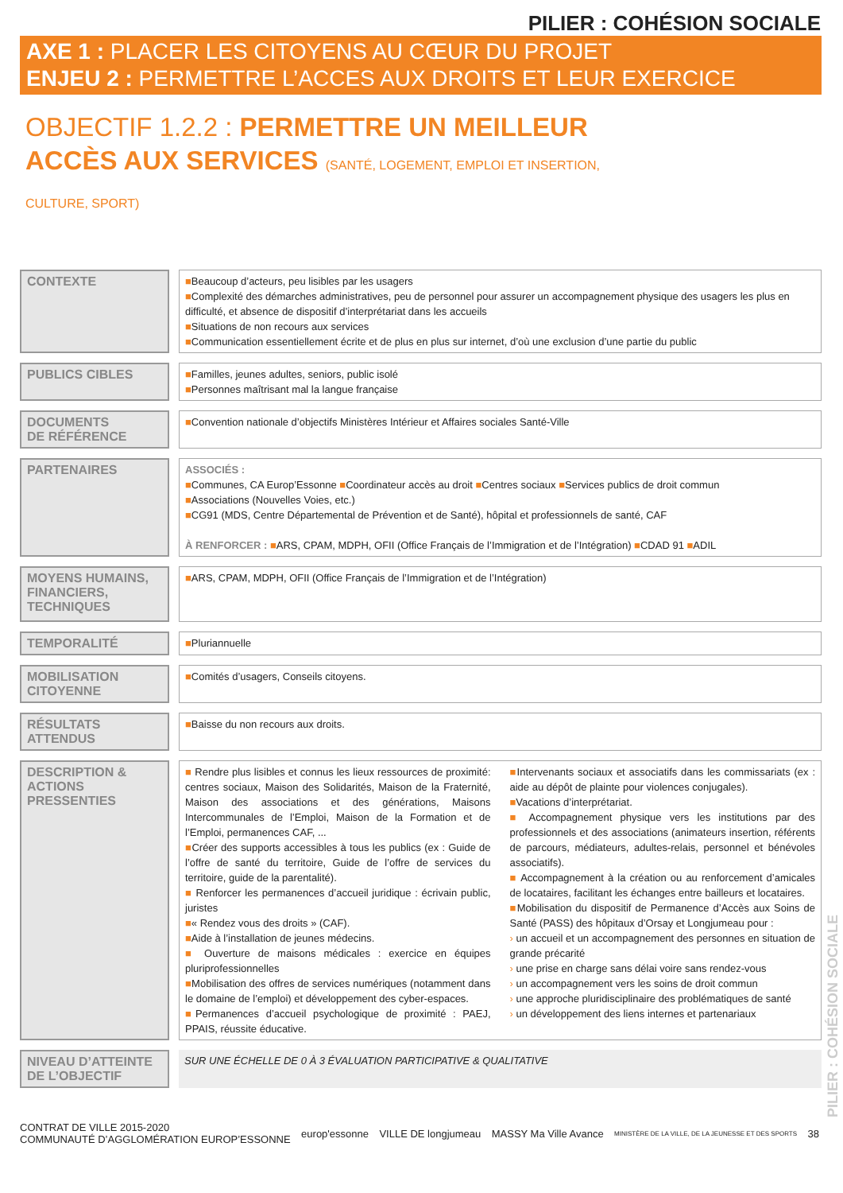PILIER : COHÉSION SOCIALE
AXE 1 : PLACER LES CITOYENS AU CŒUR DU PROJET
ENJEU 2 : PERMETTRE L’ACCES AUX DROITS ET LEUR EXERCICE
OBJECTIF 1.2.2 : PERMETTRE UN MEILLEUR ACCÈS AUX SERVICES (SANTÉ, LOGEMENT, EMPLOI ET INSERTION, CULTURE, SPORT)
| CONTEXTE | | ■ Beaucoup d’acteurs, peu lisibles par les usagers ■ Complexité des démarches administratives, peu de personnel pour assurer un accompagnement physique des usagers les plus en difficulté, et absence de dispositif d’interprétariat dans les accueils ■ Situations de non recours aux services ■ Communication essentiellement écrite et de plus en plus sur internet, d’où une exclusion d’une partie du public |
| PUBLICS CIBLES | | ■ Familles, jeunes adultes, seniors, public isolé ■ Personnes maîtrisant mal la langue française |
| DOCUMENTS DE RÉFÉRENCE | | ■ Convention nationale d’objectifs Ministères Intérieur et Affaires sociales Santé-Ville |
| PARTENAIRES | | ASSOCIÉS : ■ Communes, CA Europ’Essonne ■ Coordinateur accès au droit ■ Centres sociaux ■ Services publics de droit commun ■ Associations (Nouvelles Voies, etc.) ■ CG91 (MDS, Centre Départemental de Prévention et de Santé), hôpital et professionnels de santé, CAF À RENFORCER : ■ ARS, CPAM, MDPH, OFII (Office Français de l’Immigration et de l’Intégration) ■ CDAD 91 ■ ADIL |
| MOYENS HUMAINS, FINANCIERS, TECHNIQUES | | ■ ARS, CPAM, MDPH, OFII (Office Français de l’Immigration et de l’Intégration) |
| TEMPORALITÉ | | ■ Pluriannuelle |
| MOBILISATION CITOYENNE | | ■ Comités d’usagers, Conseils citoyens. |
| RÉSULTATS ATTENDUS | | ■ Baisse du non recours aux droits. |
| DESCRIPTION & ACTIONS PRESSENTIES | | ■ Rendre plus lisibles et connus les lieux ressources de proximité: centres sociaux, Maison des Solidarités, Maison de la Fraternité, Maison des associations et des générations, Maisons Intercommunales de l’Emploi, Maison de la Formation et de l’Emploi, permanences CAF, ... ■ Créer des supports accessibles à tous les publics (ex : Guide de l’offre de santé du territoire, Guide de l’offre de services du territoire, guide de la parentalité). ■ Renforcer les permanences d’accueil juridique : écrivain public, juristes ■ « Rendez vous des droits » (CAF). ■ Aide à l’installation de jeunes médecins. ■ Ouverture de maisons médicales : exercice en équipes pluriprofessionnelles ■ Mobilisation des offres de services numériques (notamment dans le domaine de l’emploi) et développement des cyber-espaces. ■ Permanences d’accueil psychologique de proximité : PAEJ, PPAIS, réussite éducative. ■ Intervenants sociaux et associatifs dans les commissariats (ex : aide au dépôt de plainte pour violences conjugales). ■ Vacations d’interprétariat. ■ Accompagnement physique vers les institutions par des professionnels et des associations (animateurs insertion, référents de parcours, médiateurs, adultes-relais, personnel et bénévoles associatifs). ■ Accompagnement à la création ou au renforcement d’amicales de locataires, facilitant les échanges entre bailleurs et locataires. ■ Mobilisation du dispositif de Permanence d’Accès aux Soins de Santé (PASS) des hôpitaux d’Orsay et Longjumeau pour : › un accueil et un accompagnement des personnes en situation de grande précarité › une prise en charge sans délai voire sans rendez-vous › un accompagnement vers les soins de droit commun › une approche pluridisciplinaire des problématiques de santé › un développement des liens internes et partenariaux |
| NIVEAU D’ATTEINTE DE L’OBJECTIF | | SUR UNE ÉCHELLE DE 0 À 3 ÉVALUATION PARTICIPATIVE & QUALITATIVE |
CONTRAT DE VILLE 2015-2020
COMMUNAUTÉ D’AGGLOMÉRATION EUROP’ESSONNE
europ'essonne VILLE DE longjumeau MASSY Ma Ville Avance
MINISTÈRE DE LA VILLE, DE LA JEUNESSE ET DES SPORTS
38
PILIER : COHÉSION SOCIALE